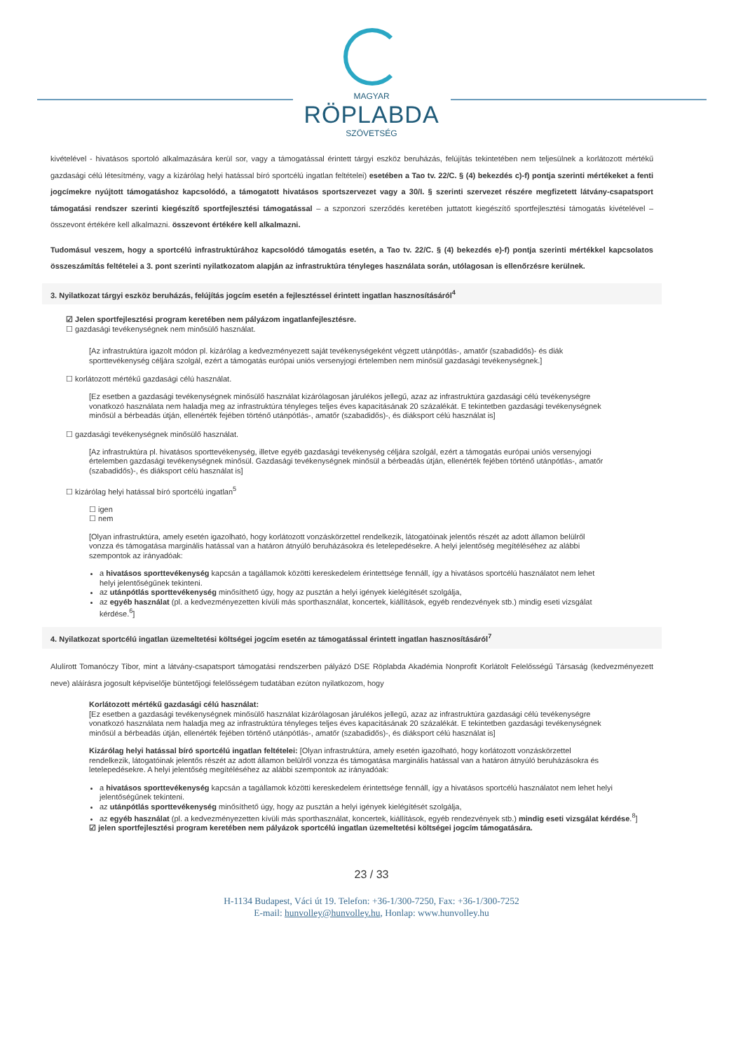MAGYAR
RÖPLABDA
SZÖVETSÉG
kivételével - hivatásos sportoló alkalmazására kerül sor, vagy a támogatással érintett tárgyi eszköz beruházás, felújítás tekintetében nem teljesülnek a korlátozott mértékű gazdasági célú létesítmény, vagy a kizárólag helyi hatással bíró sportcélú ingatlan feltételei) esetében a Tao tv. 22/C. § (4) bekezdés c)-f) pontja szerinti mértékeket a fenti jogcímekre nyújtott támogatáshoz kapcsolódó, a támogatott hivatásos sportszervezet vagy a 30/I. § szerinti szervezet részére megfizetett látvány-csapatsport támogatási rendszer szerinti kiegészítő sportfejlesztési támogatással – a szponzori szerződés keretében juttatott kiegészítő sportfejlesztési támogatás kivételével – összevont értékére kell alkalmazni. összevont értékére kell alkalmazni.
Tudomásul veszem, hogy a sportcélú infrastruktúrához kapcsolódó támogatás esetén, a Tao tv. 22/C. § (4) bekezdés e)-f) pontja szerinti mértékkel kapcsolatos összeszámítás feltételei a 3. pont szerinti nyilatkozatom alapján az infrastruktúra tényleges használata során, utólagosan is ellenőrzésre kerülnek.
3. Nyilatkozat tárgyi eszköz beruházás, felújítás jogcím esetén a fejlesztéssel érintett ingatlan hasznosításáról<sup>4</sup>
☑ Jelen sportfejlesztési program keretében nem pályázom ingatlanfejlesztésre.
☐ gazdasági tevékenységnek nem minősülő használat.
[Az infrastruktúra igazolt módon pl. kizárólag a kedvezményezett saját tevékenységeként végzett utánpótlás-, amatőr (szabadidős)- és diák sporttevékenység céljára szolgál, ezért a támogatás európai uniós versenyjogi értelemben nem minősül gazdasági tevékenységnek.]
☐ korlátozott mértékű gazdasági célú használat.
[Ez esetben a gazdasági tevékenységnek minősülő használat kizárólagosan járulékos jellegű, azaz az infrastruktúra gazdasági célú tevékenységre vonatkozó használata nem haladja meg az infrastruktúra tényleges teljes éves kapacitásának 20 százalékát. E tekintetben gazdasági tevékenységnek minősül a bérbeadás útján, ellenérték fejében történő utánpótlás-, amatőr (szabadidős)-, és diáksport célú használat is]
☐ gazdasági tevékenységnek minősülő használat.
[Az infrastruktúra pl. hivatásos sporttevékenység, illetve egyéb gazdasági tevékenység céljára szolgál, ezért a támogatás európai uniós versenyjogi értelemben gazdasági tevékenységnek minősül. Gazdasági tevékenységnek minősül a bérbeadás útján, ellenérték fejében történő utánpótlás-, amatőr (szabadidős)-, és diáksport célú használat is]
☐ kizárólag helyi hatással bíró sportcélú ingatlan<sup>5</sup>
☐ igen
☐ nem
[Olyan infrastruktúra, amely esetén igazolható, hogy korlátozott vonzáskörzettel rendelkezik, látogatóinak jelentős részét az adott államon belülről vonzza és támogatása marginális hatással van a határon átnyúló beruházásokra és letelepedésekre. A helyi jelentőség megítéléséhez az alábbi szempontok az irányadóak:
a hivatásos sporttevékenység kapcsán a tagállamok közötti kereskedelem érintettsége fennáll, így a hivatásos sportcélú használatot nem lehet helyi jelentőségűnek tekinteni.
az utánpótlás sporttevékenység minősíthető úgy, hogy az pusztán a helyi igények kielégítését szolgálja,
az egyéb használat (pl. a kedvezményezetten kívüli más sporthasználat, koncertek, kiállítások, egyéb rendezvények stb.) mindig eseti vizsgálat kérdése.<sup>6</sup>]
4. Nyilatkozat sportcélú ingatlan üzemeltetési költségei jogcím esetén az támogatással érintett ingatlan hasznosításáról<sup>7</sup>
Alulírott Tomanóczy Tibor, mint a látvány-csapatsport támogatási rendszerben pályázó DSE Röplabda Akadémia Nonprofit Korlátolt Felelősségű Társaság (kedvezményezett neve) aláírásra jogosult képviselője büntetőjogi felelősségem tudatában ezúton nyilatkozom, hogy
Korlátozott mértékű gazdasági célú használat:
[Ez esetben a gazdasági tevékenységnek minősülő használat kizárólagosan járulékos jellegű, azaz az infrastruktúra gazdasági célú tevékenységre vonatkozó használata nem haladja meg az infrastruktúra tényleges teljes éves kapacitásának 20 százalékát. E tekintetben gazdasági tevékenységnek minősül a bérbeadás útján, ellenérték fejében történő utánpótlás-, amatőr (szabadidős)-, és diáksport célú használat is]
Kizárólag helyi hatással bíró sportcélú ingatlan feltételei: [Olyan infrastruktúra, amely esetén igazolható, hogy korlátozott vonzáskörzettel rendelkezik, látogatóinak jelentős részét az adott államon belülről vonzza és támogatása marginális hatással van a határon átnyúló beruházásokra és letelepedésekre. A helyi jelentőség megítéléséhez az alábbi szempontok az irányadóak:
a hivatásos sporttevékenység kapcsán a tagállamok közötti kereskedelem érintettsége fennáll, így a hivatásos sportcélú használatot nem lehet helyi jelentőségűnek tekinteni.
az utánpótlás sporttevékenység minősíthető úgy, hogy az pusztán a helyi igények kielégítését szolgálja,
az egyéb használat (pl. a kedvezményezetten kívüli más sporthasználat, koncertek, kiállítások, egyéb rendezvények stb.) mindig eseti vizsgálat kérdése.<sup>8</sup>]
☑ jelen sportfejlesztési program keretében nem pályázok sportcélú ingatlan üzemeltetési költségei jogcím támogatására.
23 / 33
H-1134 Budapest, Váci út 19. Telefon: +36-1/300-7250, Fax: +36-1/300-7252
E-mail: hunvolley@hunvolley.hu, Honlap: www.hunvolley.hu